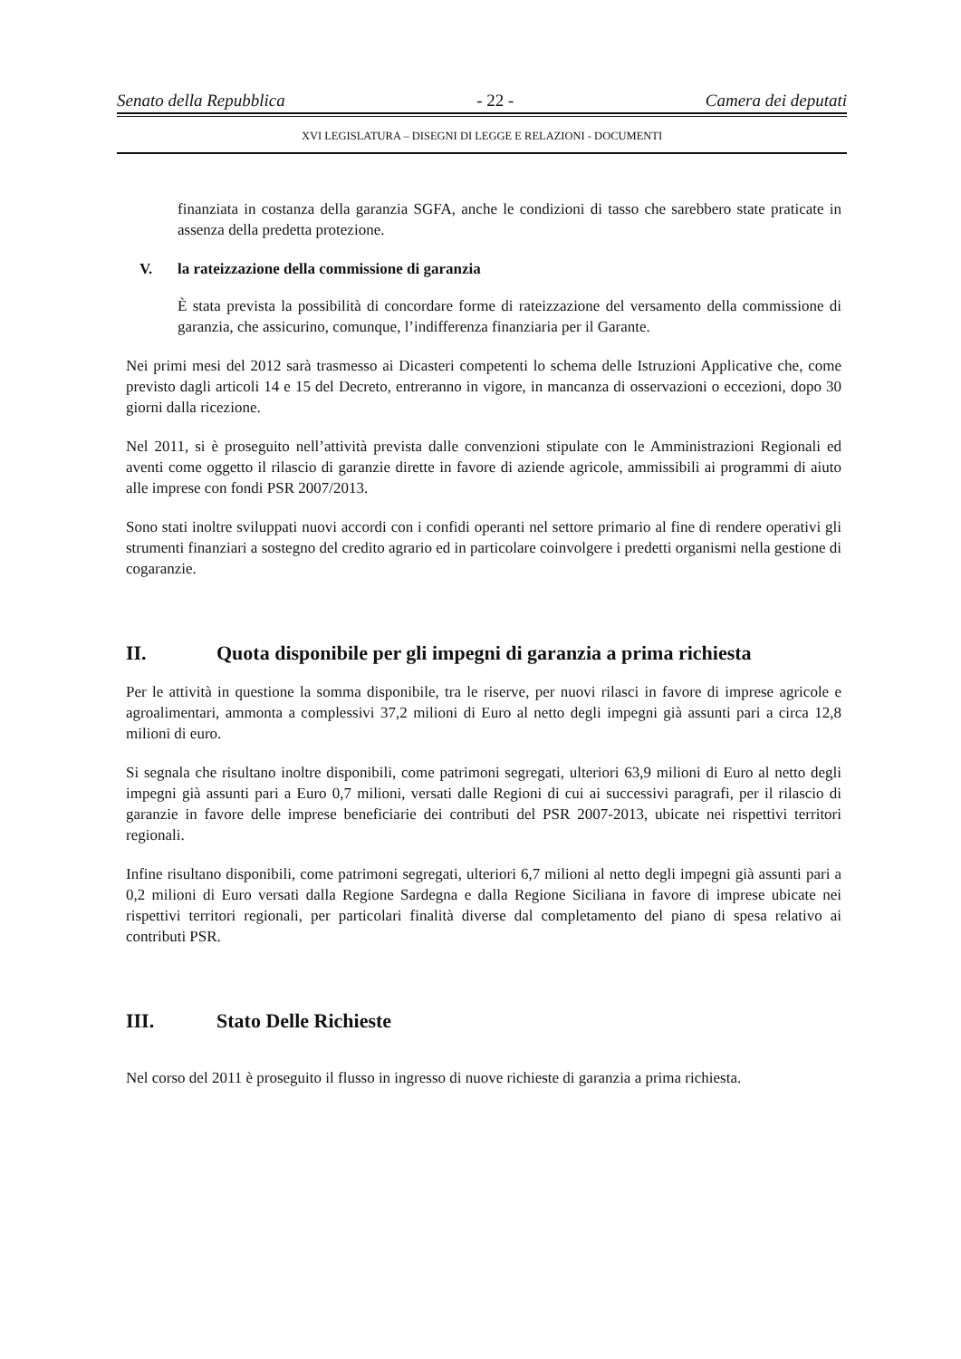Senato della Repubblica - 22 - Camera dei deputati
XVI LEGISLATURA – DISEGNI DI LEGGE E RELAZIONI - DOCUMENTI
finanziata in costanza della garanzia SGFA, anche le condizioni di tasso che sarebbero state praticate in assenza della predetta protezione.
V. la rateizzazione della commissione di garanzia
È stata prevista la possibilità di concordare forme di rateizzazione del versamento della commissione di garanzia, che assicurino, comunque, l’indifferenza finanziaria per il Garante.
Nei primi mesi del 2012 sarà trasmesso ai Dicasteri competenti lo schema delle Istruzioni Applicative che, come previsto dagli articoli 14 e 15 del Decreto, entreranno in vigore, in mancanza di osservazioni o eccezioni, dopo 30 giorni dalla ricezione.
Nel 2011, si è proseguito nell’attività prevista dalle convenzioni stipulate con le Amministrazioni Regionali ed aventi come oggetto il rilascio di garanzie dirette in favore di aziende agricole, ammissibili ai programmi di aiuto alle imprese con fondi PSR 2007/2013.
Sono stati inoltre sviluppati nuovi accordi con i confidi operanti nel settore primario al fine di rendere operativi gli strumenti finanziari a sostegno del credito agrario ed in particolare coinvolgere i predetti organismi nella gestione di cogaranzie.
II. Quota disponibile per gli impegni di garanzia a prima richiesta
Per le attività in questione la somma disponibile, tra le riserve, per nuovi rilasci in favore di imprese agricole e agroalimentari, ammonta a complessivi 37,2 milioni di Euro al netto degli impegni già assunti pari a circa 12,8 milioni di euro.
Si segnala che risultano inoltre disponibili, come patrimoni segregati, ulteriori 63,9 milioni di Euro al netto degli impegni già assunti pari a Euro 0,7 milioni, versati dalle Regioni di cui ai successivi paragrafi, per il rilascio di garanzie in favore delle imprese beneficiarie dei contributi del PSR 2007-2013, ubicate nei rispettivi territori regionali.
Infine risultano disponibili, come patrimoni segregati, ulteriori 6,7 milioni al netto degli impegni già assunti pari a 0,2 milioni di Euro versati dalla Regione Sardegna e dalla Regione Siciliana in favore di imprese ubicate nei rispettivi territori regionali, per particolari finalità diverse dal completamento del piano di spesa relativo ai contributi PSR.
III. Stato Delle Richieste
Nel corso del 2011 è proseguito il flusso in ingresso di nuove richieste di garanzia a prima richiesta.